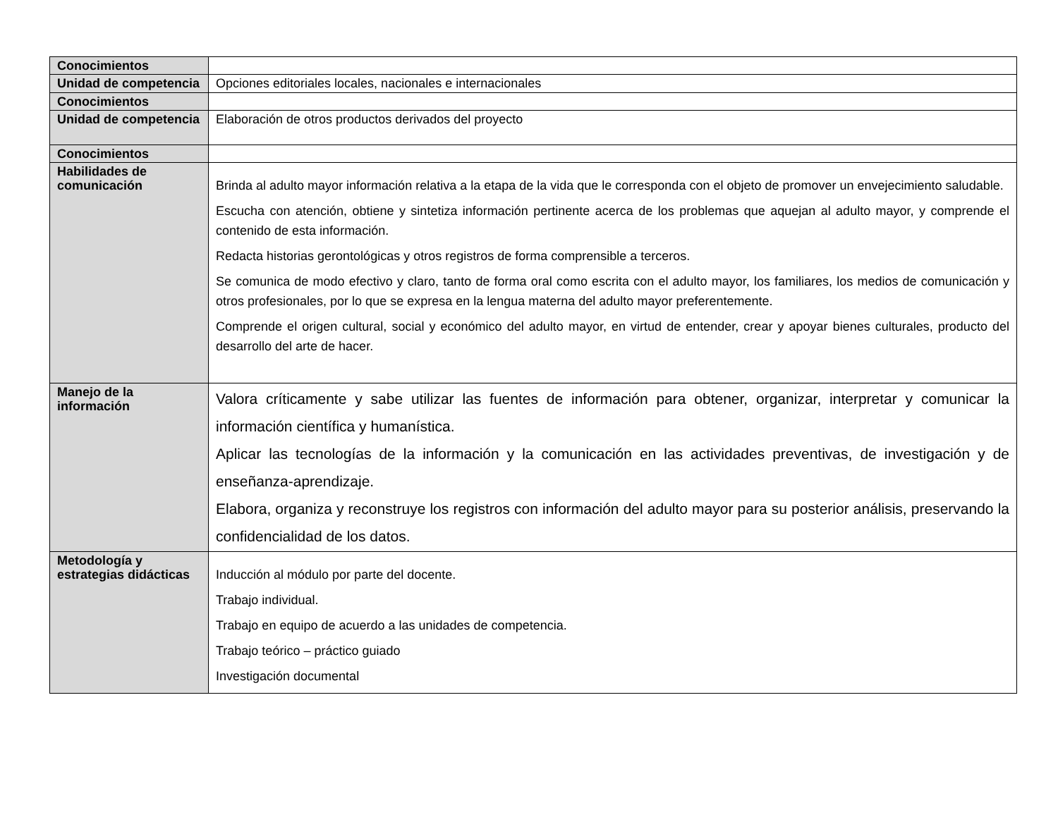| Conocimientos | |
| Unidad de competencia | Opciones editoriales locales, nacionales e internacionales |
| Conocimientos | |
| Unidad de competencia | Elaboración de otros productos derivados del proyecto |
| Conocimientos | |
| Habilidades de comunicación | Brinda al adulto mayor información relativa a la etapa de la vida que le corresponda con el objeto de promover un envejecimiento saludable. Escucha con atención, obtiene y sintetiza información pertinente acerca de los problemas que aquejan al adulto mayor, y comprende el contenido de esta información. Redacta historias gerontológicas y otros registros de forma comprensible a terceros. Se comunica de modo efectivo y claro, tanto de forma oral como escrita con el adulto mayor, los familiares, los medios de comunicación y otros profesionales, por lo que se expresa en la lengua materna del adulto mayor preferentemente. Comprende el origen cultural, social y económico del adulto mayor, en virtud de entender, crear y apoyar bienes culturales, producto del desarrollo del arte de hacer. |
| Manejo de la información | Valora críticamente y sabe utilizar las fuentes de información para obtener, organizar, interpretar y comunicar la información científica y humanística. Aplicar las tecnologías de la información y la comunicación en las actividades preventivas, de investigación y de enseñanza-aprendizaje. Elabora, organiza y reconstruye los registros con información del adulto mayor para su posterior análisis, preservando la confidencialidad de los datos. |
| Metodología y estrategias didácticas | Inducción al módulo por parte del docente. Trabajo individual. Trabajo en equipo de acuerdo a las unidades de competencia. Trabajo teórico – práctico guiado Investigación documental |